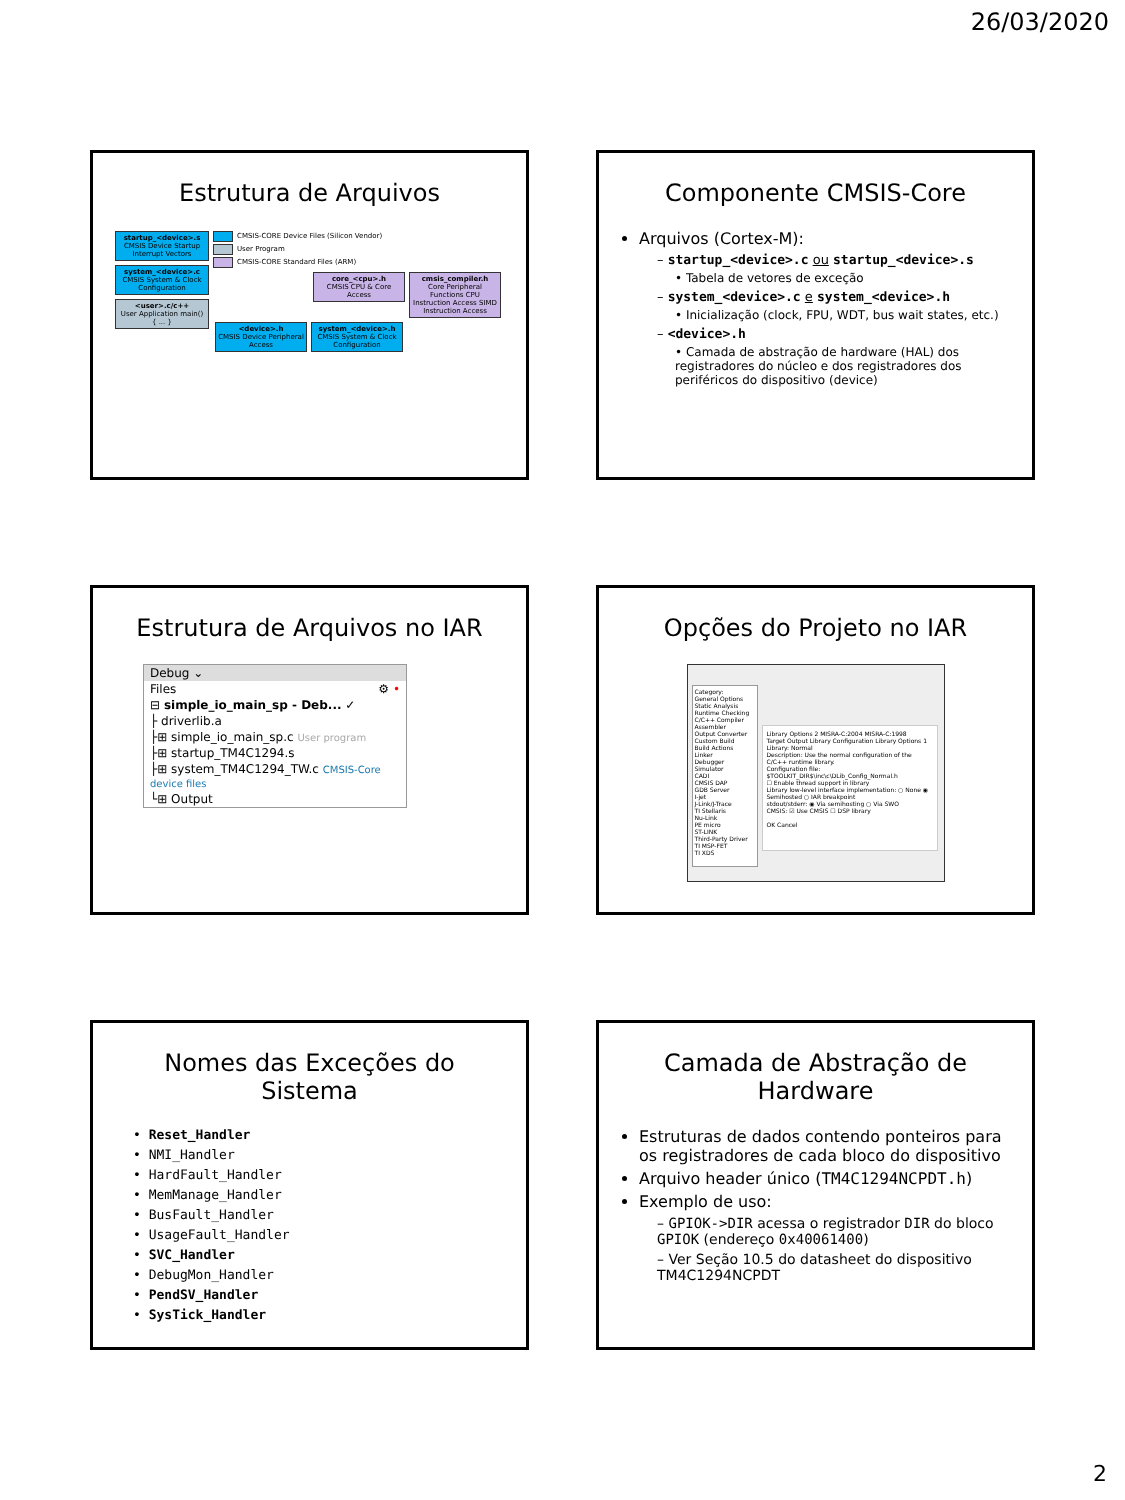26/03/2020
Estrutura de Arquivos
startup_<device>.s
CMSIS Device Startup Interrupt Vectors
system_<device>.c
CMSIS System & Clock Configuration
<user>.c/c++
User Application main() { ... }
CMSIS-CORE Device Files (Silicon Vendor)
User Program
CMSIS-CORE Standard Files (ARM)
core_<cpu>.h
CMSIS CPU & Core Access
cmsis_compiler.h
Core Peripheral Functions CPU Instruction Access SIMD Instruction Access
<device>.h
CMSIS Device Peripheral Access
system_<device>.h
CMSIS System & Clock Configuration
Componente CMSIS-Core
Arquivos (Cortex-M):
– startup_<device>.c ou startup_<device>.s
• Tabela de vetores de exceção
– system_<device>.c e system_<device>.h
• Inicialização (clock, FPU, WDT, bus wait states, etc.)
– <device>.h
• Camada de abstração de hardware (HAL) dos registradores do núcleo e dos registradores dos periféricos do dispositivo (device)
Estrutura de Arquivos no IAR
Debug ⌄
Files ⚙ •
⊟ simple_io_main_sp - Deb... ✓
├ driverlib.a
├⊞ simple_io_main_sp.c User program
├⊞ startup_TM4C1294.s
├⊞ system_TM4C1294_TW.c CMSIS-Core device files
└⊞ Output
Opções do Projeto no IAR
Category:
General Options
Static Analysis
Runtime Checking
C/C++ Compiler
Assembler
Output Converter
Custom Build
Build Actions
Linker
Debugger
Simulator
CADI
CMSIS DAP
GDB Server
I-jet
J-Link/J-Trace
TI Stellaris
Nu-Link
PE micro
ST-LINK
Third-Party Driver
TI MSP-FET
TI XDS
Library Options 2 MISRA-C:2004 MISRA-C:1998
Target Output Library Configuration Library Options 1
Library: Normal
Description: Use the normal configuration of the C/C++ runtime library.
Configuration file: $TOOLKIT_DIR$\inc\c\DLib_Config_Normal.h
☐ Enable thread support in library
Library low-level interface implementation: ○ None ◉ Semihosted ○ IAR breakpoint
stdout/stderr: ◉ Via semihosting ○ Via SWO
CMSIS: ☑ Use CMSIS ☐ DSP library
OK Cancel
Nomes das Exceções do Sistema
• Reset_Handler
• NMI_Handler
• HardFault_Handler
• MemManage_Handler
• BusFault_Handler
• UsageFault_Handler
• SVC_Handler
• DebugMon_Handler
• PendSV_Handler
• SysTick_Handler
Camada de Abstração de Hardware
Estruturas de dados contendo ponteiros para os registradores de cada bloco do dispositivo
Arquivo header único (TM4C1294NCPDT.h)
Exemplo de uso:
– GPIOK->DIR acessa o registrador DIR do bloco GPIOK (endereço 0x40061400)
– Ver Seção 10.5 do datasheet do dispositivo TM4C1294NCPDT
2